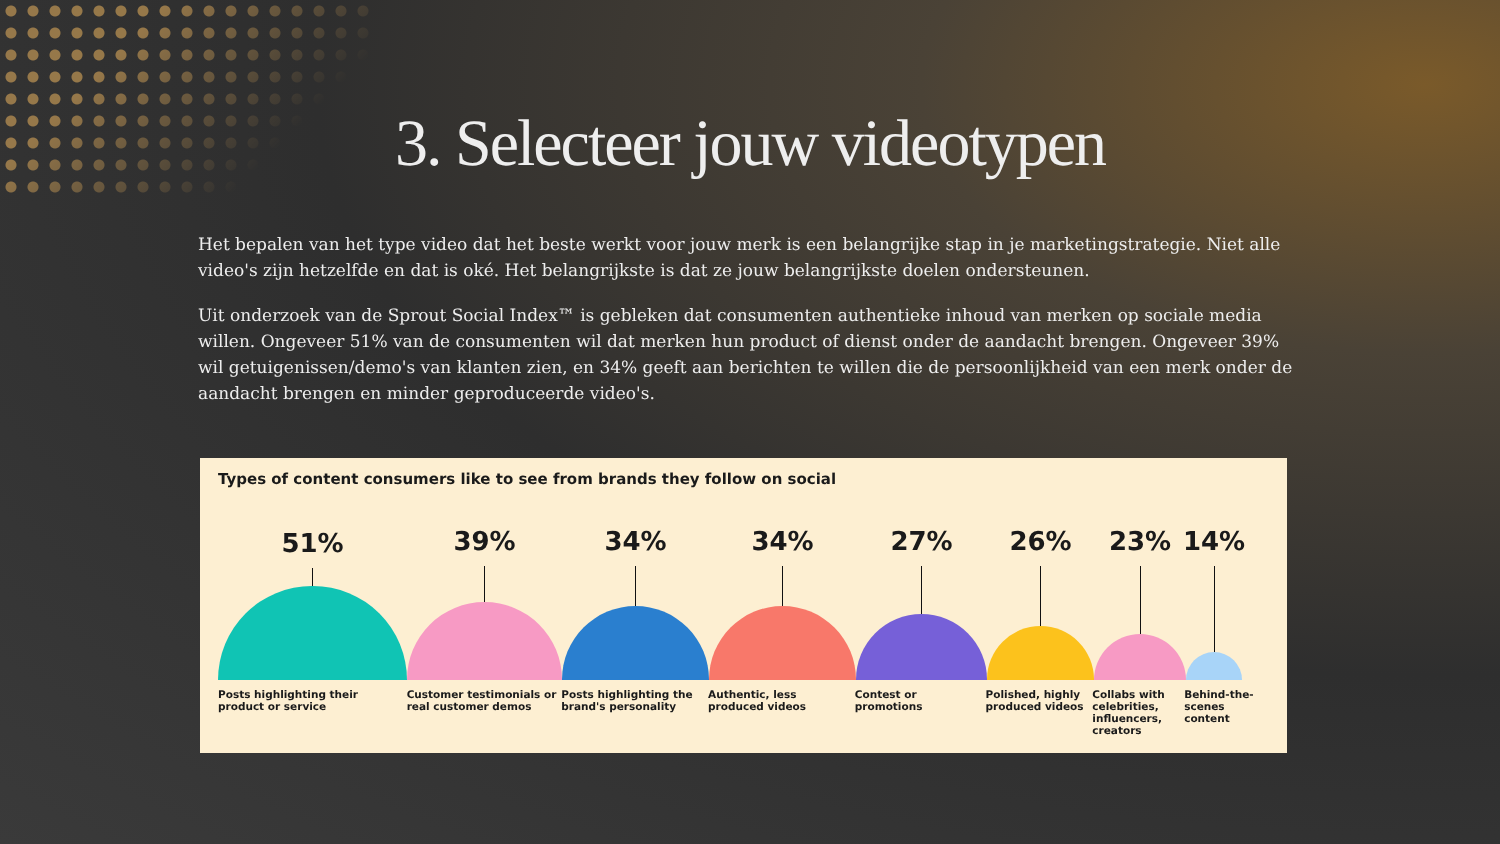3. Selecteer jouw videotypen
Het bepalen van het type video dat het beste werkt voor jouw merk is een belangrijke stap in je marketingstrategie. Niet alle video's zijn hetzelfde en dat is oké. Het belangrijkste is dat ze jouw belangrijkste doelen ondersteunen.
Uit onderzoek van de Sprout Social Index™ is gebleken dat consumenten authentieke inhoud van merken op sociale media willen. Ongeveer 51% van de consumenten wil dat merken hun product of dienst onder de aandacht brengen. Ongeveer 39% wil getuigenissen/demo's van klanten zien, en 34% geeft aan berichten te willen die de persoonlijkheid van een merk onder de aandacht brengen en minder geproduceerde video's.
Types of content consumers like to see from brands they follow on social
51%
39%
34%
34%
27%
26%
23%
14%
Posts highlighting their product or service
Customer testimonials or real customer demos
Posts highlighting the brand's personality
Authentic, less produced videos
Contest or promotions
Polished, highly produced videos
Collabs with celebrities, influencers, creators
Behind-the-scenes content